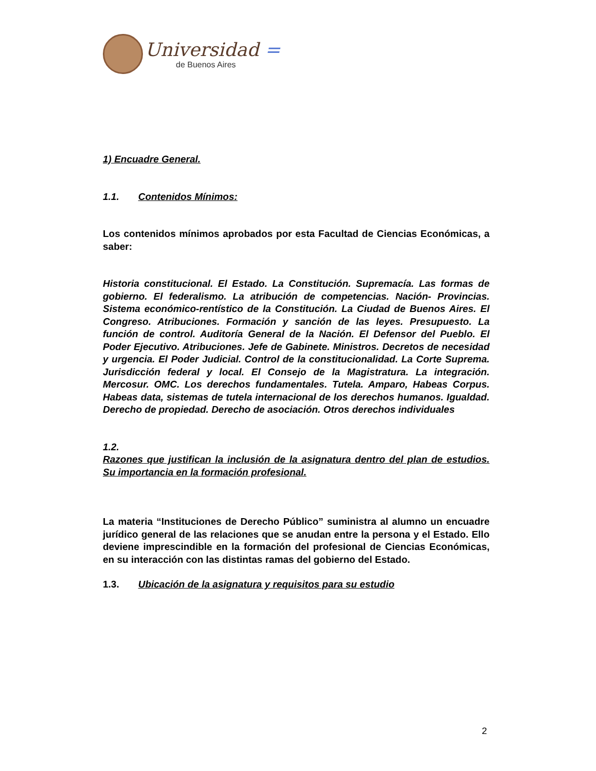Universidad =
de Buenos Aires
1) Encuadre General.
1.1. Contenidos Mínimos:
Los contenidos mínimos aprobados por esta Facultad de Ciencias Económicas, a saber:
Historia constitucional. El Estado. La Constitución. Supremacía. Las formas de gobierno. El federalismo. La atribución de competencias. Nación- Provincias. Sistema económico-rentístico de la Constitución. La Ciudad de Buenos Aires. El Congreso. Atribuciones. Formación y sanción de las leyes. Presupuesto. La función de control. Auditoría General de la Nación. El Defensor del Pueblo. El Poder Ejecutivo. Atribuciones. Jefe de Gabinete. Ministros. Decretos de necesidad y urgencia. El Poder Judicial. Control de la constitucionalidad. La Corte Suprema. Jurisdicción federal y local. El Consejo de la Magistratura. La integración. Mercosur. OMC. Los derechos fundamentales. Tutela. Amparo, Habeas Corpus. Habeas data, sistemas de tutela internacional de los derechos humanos. Igualdad. Derecho de propiedad. Derecho de asociación. Otros derechos individuales
1.2.
Razones que justifican la inclusión de la asignatura dentro del plan de estudios. Su importancia en la formación profesional.
La materia “Instituciones de Derecho Público” suministra al alumno un encuadre jurídico general de las relaciones que se anudan entre la persona y el Estado. Ello deviene imprescindible en la formación del profesional de Ciencias Económicas, en su interacción con las distintas ramas del gobierno del Estado.
1.3. Ubicación de la asignatura y requisitos para su estudio
2